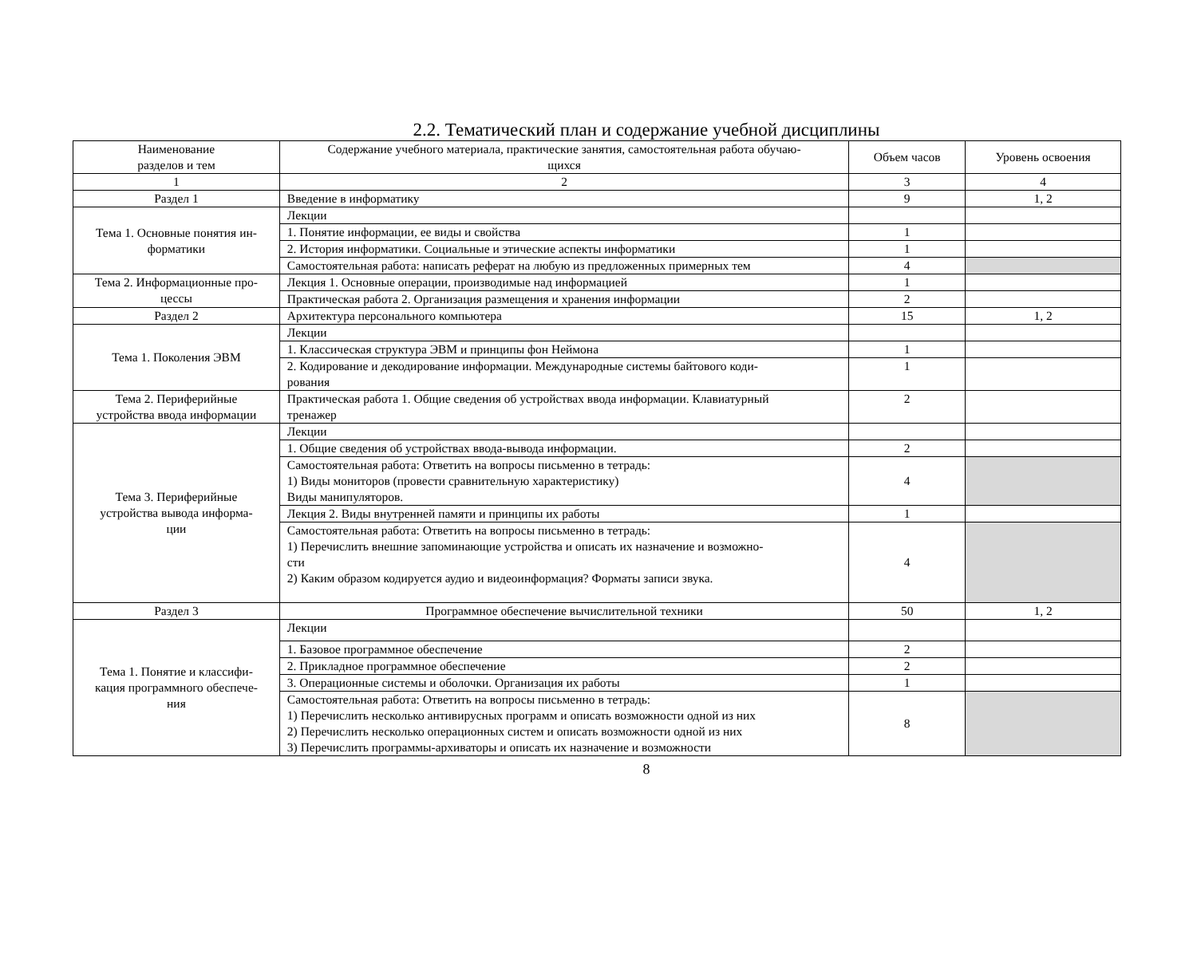2.2. Тематический план и содержание учебной дисциплины
| Наименование разделов и тем | Содержание учебного материала, практические занятия, самостоятельная работа обучаю- щихся | Объем часов | Уровень освоения |
| --- | --- | --- | --- |
| 1 | 2 | 3 | 4 |
| Раздел 1 | Введение в информатику | 9 | 1, 2 |
| Тема 1. Основные понятия ин- форматики | Лекции | | |
| | 1. Понятие информации, ее виды и свойства | 1 | |
| | 2. История информатики. Социальные и этические аспекты информатики | 1 | |
| | Самостоятельная работа: написать реферат на любую из предложенных примерных тем | 4 | |
| Тема 2. Информационные про- цессы | Лекция 1. Основные операции, производимые над информацией | 1 | |
| | Практическая работа 2. Организация размещения и хранения информации | 2 | |
| Раздел 2 | Архитектура персонального компьютера | 15 | 1, 2 |
| Тема 1. Поколения ЭВМ | Лекции | | |
| | 1. Классическая структура ЭВМ и принципы фон Неймона | 1 | |
| | 2. Кодирование и декодирование информации. Международные системы байтового коди- рования | 1 | |
| Тема 2. Периферийные устройства ввода информации | Практическая работа 1. Общие сведения об устройствах ввода информации. Клавиатурный тренажер | 2 | |
| Тема 3. Периферийные устройства вывода информа- ции | Лекции | | |
| | 1. Общие сведения об устройствах ввода-вывода информации. | 2 | |
| | Самостоятельная работа: Ответить на вопросы письменно в тетрадь: 1) Виды мониторов (провести сравнительную характеристику) Виды манипуляторов. | 4 | |
| | Лекция 2. Виды внутренней памяти и принципы их работы | 1 | |
| | Самостоятельная работа: Ответить на вопросы письменно в тетрадь: 1) Перечислить внешние запоминающие устройства и описать их назначение и возможно- сти 2) Каким образом кодируется аудио и видеоинформация? Форматы записи звука. | 4 | |
| Раздел 3 | Программное обеспечение вычислительной техники | 50 | 1, 2 |
| Тема 1. Понятие и классифи- кация программного обеспече- ния | Лекции | | |
| | 1. Базовое программное обеспечение | 2 | |
| | 2. Прикладное программное обеспечение | 2 | |
| | 3. Операционные системы и оболочки. Организация их работы | 1 | |
| | Самостоятельная работа: Ответить на вопросы письменно в тетрадь: 1) Перечислить несколько антивирусных программ и описать возможности одной из них 2) Перечислить несколько операционных систем и описать возможности одной из них 3) Перечислить программы-архиваторы и описать их назначение и возможности | 8 | |
8